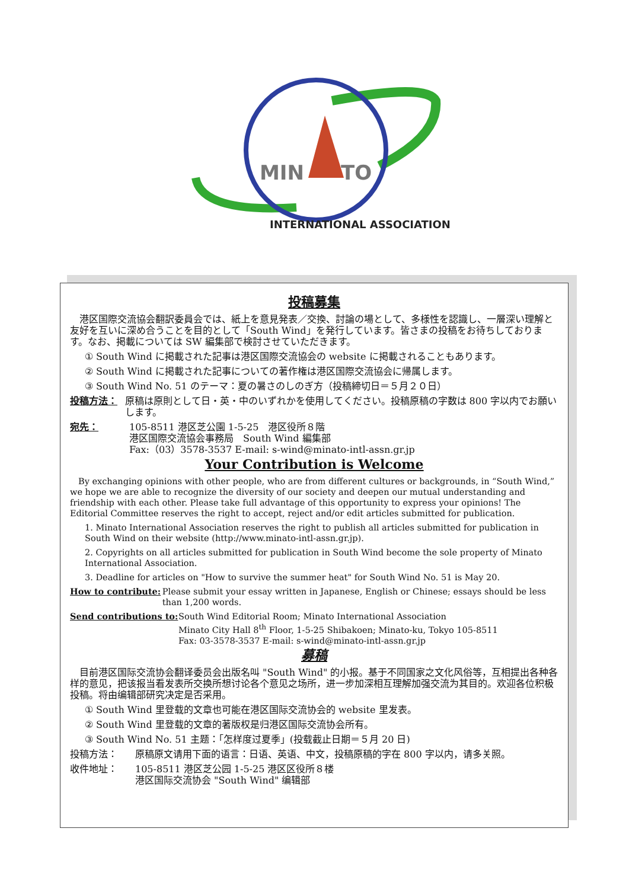MIN
TO
INTERNATIONAL ASSOCIATION
投稿募集
　港区国際交流協会翻訳委員会では、紙上を意見発表／交換、討論の場として、多様性を認識し、一層深い理解と友好を互いに深め合うことを目的として「South Wind」を発行しています。皆さまの投稿をお待ちしております。なお、掲載については SW 編集部で検討させていただきます。
① South Wind に掲載された記事は港区国際交流協会の website に掲載されることもあります。
② South Wind に掲載された記事についての著作権は港区国際交流協会に帰属します。
③ South Wind No. 51 のテーマ：夏の暑さのしのぎ方（投稿締切日＝５月２０日）
投稿方法： 原稿は原則として日・英・中のいずれかを使用してください。投稿原稿の字数は 800 字以内でお願いします。
宛先： 105-8511 港区芝公園 1-5-25　港区役所８階
港区国際交流協会事務局　South Wind 編集部
Fax:（03）3578-3537 E-mail: s-wind@minato-intl-assn.gr.jp
Your Contribution is Welcome
　By exchanging opinions with other people, who are from different cultures or backgrounds, in “South Wind,” we hope we are able to recognize the diversity of our society and deepen our mutual understanding and friendship with each other. Please take full advantage of this opportunity to express your opinions! The Editorial Committee reserves the right to accept, reject and/or edit articles submitted for publication.
1. Minato International Association reserves the right to publish all articles submitted for publication in South Wind on their website (http://www.minato-intl-assn.gr.jp).
2. Copyrights on all articles submitted for publication in South Wind become the sole property of Minato International Association.
3. Deadline for articles on "How to survive the summer heat" for South Wind No. 51 is May 20.
How to contribute: Please submit your essay written in Japanese, English or Chinese; essays should be less than 1,200 words.
Send contributions to: South Wind Editorial Room; Minato International Association
Minato City Hall 8<sup>th</sup> Floor, 1-5-25 Shibakoen; Minato-ku, Tokyo 105-8511
Fax: 03-3578-3537 E-mail: s-wind@minato-intl-assn.gr.jp
募稿
　目前港区国际交流协会翻译委员会出版名叫 "South Wind" 的小报。基于不同国家之文化风俗等，互相提出各种各样的意见，把该报当看发表所交换所想讨论各个意见之场所，进一步加深相互理解加强交流为其目的。欢迎各位积极投稿。将由编辑部研究决定是否采用。
① South Wind 里登载的文章也可能在港区国际交流协会的 website 里发表。
② South Wind 里登载的文章的著版权是归港区国际交流协会所有。
③ South Wind No. 51 主题：「怎样度过夏季」(投载截止日期＝５月 20 日)
投稿方法： 原稿原文请用下面的语言：日语、英语、中文，投稿原稿的字在 800 字以内，请多关照。
收件地址： 105-8511 港区芝公园 1-5-25 港区区役所８楼
港区国际交流协会 "South Wind" 编辑部